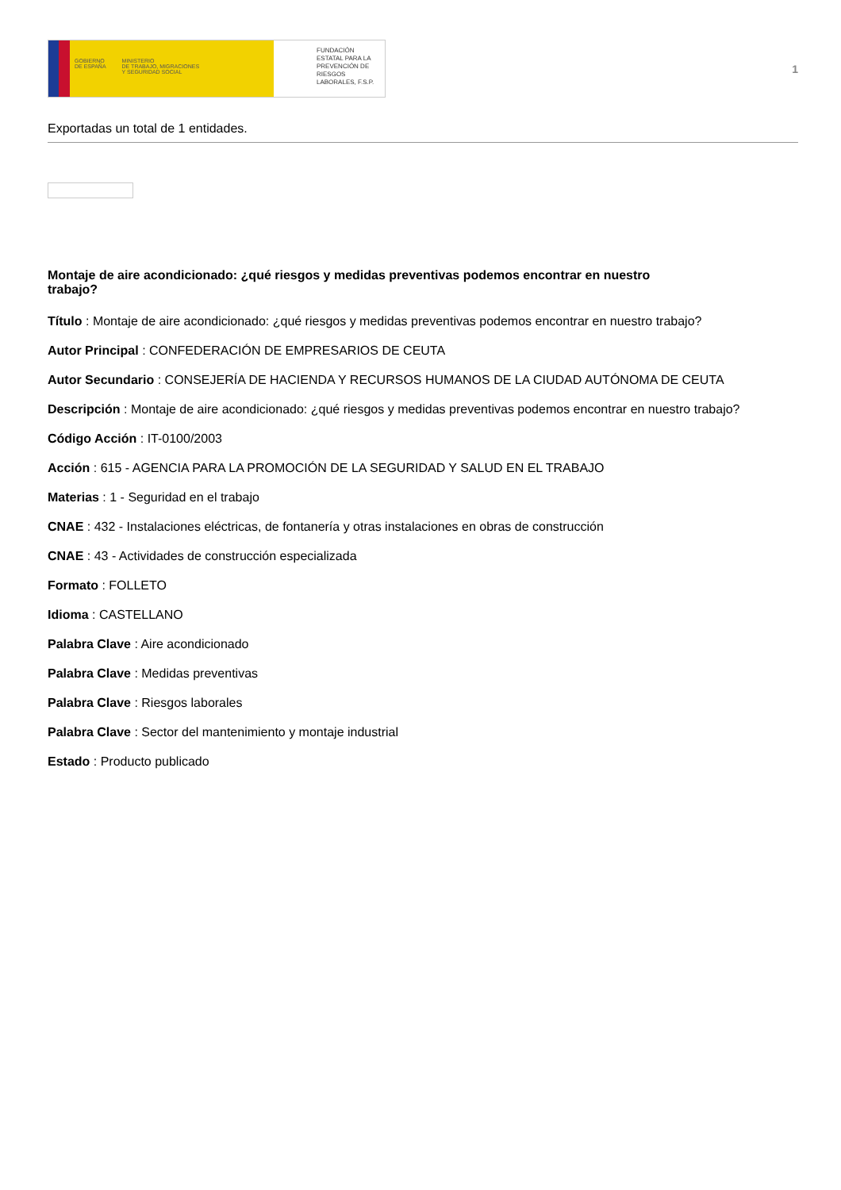GOBIERNO
DE ESPAÑA MINISTERIO
DE TRABAJO, MIGRACIONES
Y SEGURIDAD SOCIAL
FUNDACIÓN ESTATAL PARA LA PREVENCIÓN DE RIESGOS LABORALES, F.S.P.
1
Exportadas un total de 1 entidades.
Montaje de aire acondicionado: ¿qué riesgos y medidas preventivas podemos encontrar en nuestro trabajo?
Título : Montaje de aire acondicionado: ¿qué riesgos y medidas preventivas podemos encontrar en nuestro trabajo?
Autor Principal : CONFEDERACIÓN DE EMPRESARIOS DE CEUTA
Autor Secundario : CONSEJERÍA DE HACIENDA Y RECURSOS HUMANOS DE LA CIUDAD AUTÓNOMA DE CEUTA
Descripción : Montaje de aire acondicionado: ¿qué riesgos y medidas preventivas podemos encontrar en nuestro trabajo?
Código Acción : IT-0100/2003
Acción : 615 - AGENCIA PARA LA PROMOCIÓN DE LA SEGURIDAD Y SALUD EN EL TRABAJO
Materias : 1 - Seguridad en el trabajo
CNAE : 432 - Instalaciones eléctricas, de fontanería y otras instalaciones en obras de construcción
CNAE : 43 - Actividades de construcción especializada
Formato : FOLLETO
Idioma : CASTELLANO
Palabra Clave : Aire acondicionado
Palabra Clave : Medidas preventivas
Palabra Clave : Riesgos laborales
Palabra Clave : Sector del mantenimiento y montaje industrial
Estado : Producto publicado